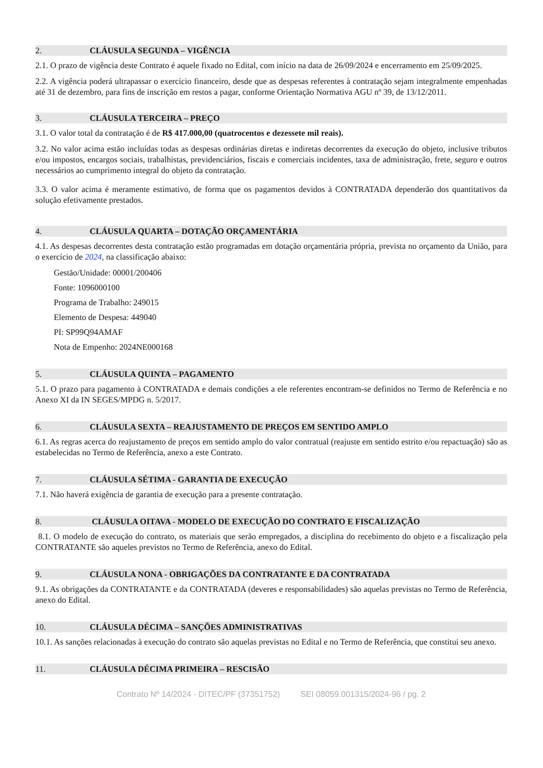2. CLÁUSULA SEGUNDA – VIGÊNCIA
2.1. O prazo de vigência deste Contrato é aquele fixado no Edital, com início na data de 26/09/2024 e encerramento em 25/09/2025.
2.2. A vigência poderá ultrapassar o exercício financeiro, desde que as despesas referentes à contratação sejam integralmente empenhadas até 31 de dezembro, para fins de inscrição em restos a pagar, conforme Orientação Normativa AGU nº 39, de 13/12/2011.
3. CLÁUSULA TERCEIRA – PREÇO
3.1. O valor total da contratação é de R$ 417.000,00 (quatrocentos e dezessete mil reais).
3.2. No valor acima estão incluídas todas as despesas ordinárias diretas e indiretas decorrentes da execução do objeto, inclusive tributos e/ou impostos, encargos sociais, trabalhistas, previdenciários, fiscais e comerciais incidentes, taxa de administração, frete, seguro e outros necessários ao cumprimento integral do objeto da contratação.
3.3. O valor acima é meramente estimativo, de forma que os pagamentos devidos à CONTRATADA dependerão dos quantitativos da solução efetivamente prestados.
4. CLÁUSULA QUARTA – DOTAÇÃO ORÇAMENTÁRIA
4.1. As despesas decorrentes desta contratação estão programadas em dotação orçamentária própria, prevista no orçamento da União, para o exercício de 2024, na classificação abaixo:
Gestão/Unidade: 00001/200406
Fonte: 1096000100
Programa de Trabalho: 249015
Elemento de Despesa: 449040
PI: SP99Q94AMAF
Nota de Empenho: 2024NE000168
5. CLÁUSULA QUINTA – PAGAMENTO
5.1. O prazo para pagamento à CONTRATADA e demais condições a ele referentes encontram-se definidos no Termo de Referência e no Anexo XI da IN SEGES/MPDG n. 5/2017.
6. CLÁUSULA SEXTA – REAJUSTAMENTO DE PREÇOS EM SENTIDO AMPLO
6.1. As regras acerca do reajustamento de preços em sentido amplo do valor contratual (reajuste em sentido estrito e/ou repactuação) são as estabelecidas no Termo de Referência, anexo a este Contrato.
7. CLÁUSULA SÉTIMA - GARANTIA DE EXECUÇÃO
7.1. Não haverá exigência de garantia de execução para a presente contratação.
8. CLÁUSULA OITAVA - MODELO DE EXECUÇÃO DO CONTRATO E FISCALIZAÇÃO
8.1. O modelo de execução do contrato, os materiais que serão empregados, a disciplina do recebimento do objeto e a fiscalização pela CONTRATANTE são aqueles previstos no Termo de Referência, anexo do Edital.
9. CLÁUSULA NONA - OBRIGAÇÕES DA CONTRATANTE E DA CONTRATADA
9.1. As obrigações da CONTRATANTE e da CONTRATADA (deveres e responsabilidades) são aquelas previstas no Termo de Referência, anexo do Edital.
10. CLÁUSULA DÉCIMA – SANÇÕES ADMINISTRATIVAS
10.1. As sanções relacionadas à execução do contrato são aquelas previstas no Edital e no Termo de Referência, que constitui seu anexo.
11. CLÁUSULA DÉCIMA PRIMEIRA – RESCISÃO
Contrato Nº 14/2024 - DITEC/PF (37351752) SEI 08059.001315/2024-96 / pg. 2